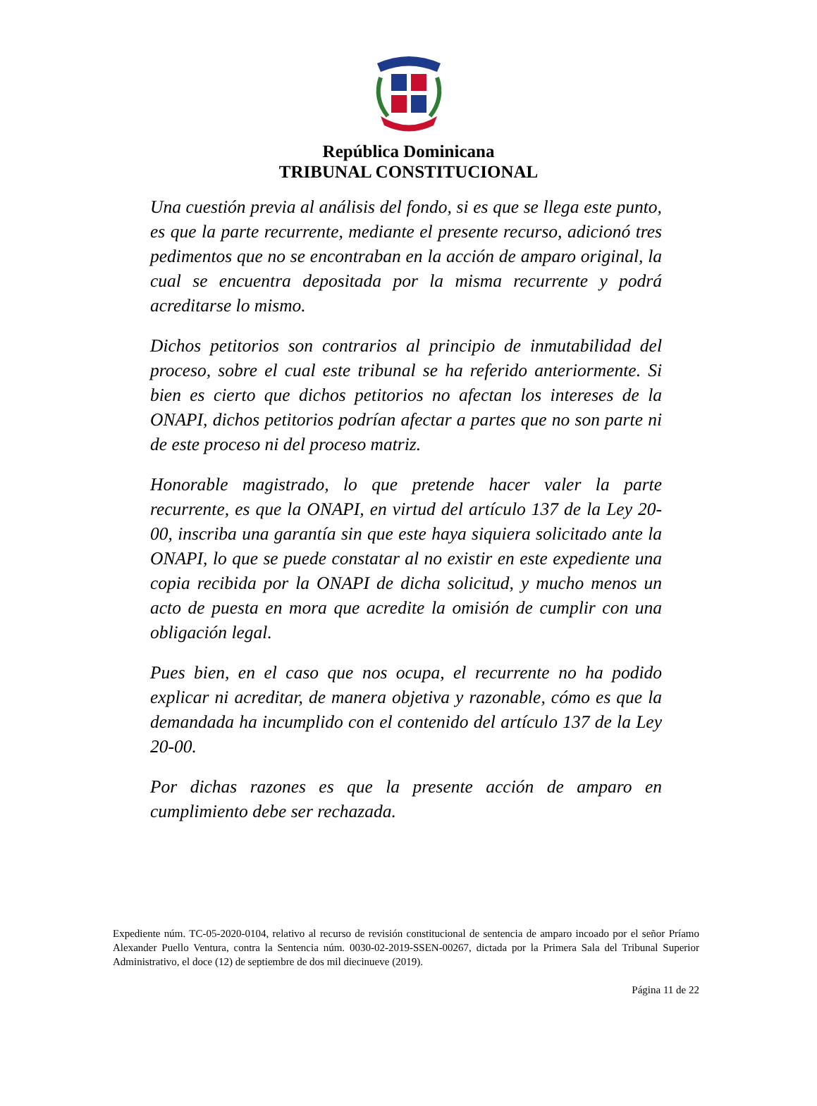República Dominicana
TRIBUNAL CONSTITUCIONAL
Una cuestión previa al análisis del fondo, si es que se llega este punto, es que la parte recurrente, mediante el presente recurso, adicionó tres pedimentos que no se encontraban en la acción de amparo original, la cual se encuentra depositada por la misma recurrente y podrá acreditarse lo mismo.
Dichos petitorios son contrarios al principio de inmutabilidad del proceso, sobre el cual este tribunal se ha referido anteriormente. Si bien es cierto que dichos petitorios no afectan los intereses de la ONAPI, dichos petitorios podrían afectar a partes que no son parte ni de este proceso ni del proceso matriz.
Honorable magistrado, lo que pretende hacer valer la parte recurrente, es que la ONAPI, en virtud del artículo 137 de la Ley 20-00, inscriba una garantía sin que este haya siquiera solicitado ante la ONAPI, lo que se puede constatar al no existir en este expediente una copia recibida por la ONAPI de dicha solicitud, y mucho menos un acto de puesta en mora que acredite la omisión de cumplir con una obligación legal.
Pues bien, en el caso que nos ocupa, el recurrente no ha podido explicar ni acreditar, de manera objetiva y razonable, cómo es que la demandada ha incumplido con el contenido del artículo 137 de la Ley 20-00.
Por dichas razones es que la presente acción de amparo en cumplimiento debe ser rechazada.
Expediente núm. TC-05-2020-0104, relativo al recurso de revisión constitucional de sentencia de amparo incoado por el señor Príamo Alexander Puello Ventura, contra la Sentencia núm. 0030-02-2019-SSEN-00267, dictada por la Primera Sala del Tribunal Superior Administrativo, el doce (12) de septiembre de dos mil diecinueve (2019).
Página 11 de 22